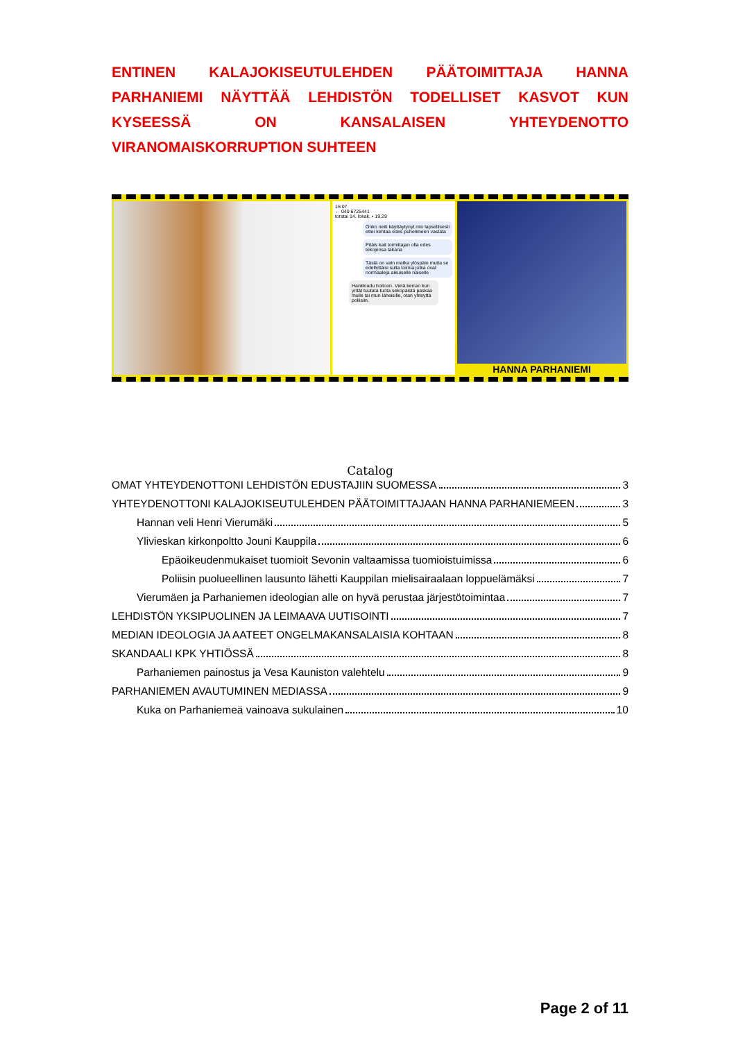ENTINEN KALAJOKISEUTULEHDEN PÄÄTOIMITTAJA HANNA PARHANIEMI NÄYTTÄÄ LEHDISTÖN TODELLISET KASVOT KUN KYSEESSÄ ON KANSALAISEN YHTEYDENOTTO VIRANOMAISKORRUPTION SUHTEEN
15:07
← 040 6725441
torstai 14. lokak. • 19.29
Onko neiti käyttäytynyt niin lapsellisesti ettei kehtaa edes puhelimeen vastata
Pitäis kait toimittajan olla edes tekojensa takana
Tästä on vain matka ylöspäin mutta se edellyttäisi sulta toimia jotka ovat normaaleja aikuiselle naiselle
Hankkiudu hoitoon. Vielä kerran kun yrität tuutata tuota sekopäistä paskaa mulle tai mun läheisille, otan yhteyttä poliisiin.
HANNA PARHANIEMI
Catalog
OMAT YHTEYDENOTTONI LEHDISTÖN EDUSTAJIIN SUOMESSA 3
YHTEYDENOTTONI KALAJOKISEUTULEHDEN PÄÄTOIMITTAJAAN HANNA PARHANIEMEEN 3
Hannan veli Henri Vierumäki 5
Ylivieskan kirkonpoltto Jouni Kauppila 6
Epäoikeudenmukaiset tuomioit Sevonin valtaamissa tuomioistuimissa 6
Poliisin puolueellinen lausunto lähetti Kauppilan mielisairaalaan loppuelämäksi 7
Vierumäen ja Parhaniemen ideologian alle on hyvä perustaa järjestötoimintaa 7
LEHDISTÖN YKSIPUOLINEN JA LEIMAAVA UUTISOINTI 7
MEDIAN IDEOLOGIA JA AATEET ONGELMAKANSALAISIA KOHTAAN 8
SKANDAALI KPK YHTIÖSSÄ 8
Parhaniemen painostus ja Vesa Kauniston valehtelu 9
PARHANIEMEN AVAUTUMINEN MEDIASSA 9
Kuka on Parhaniemeä vainoava sukulainen 10
Page 2 of 11